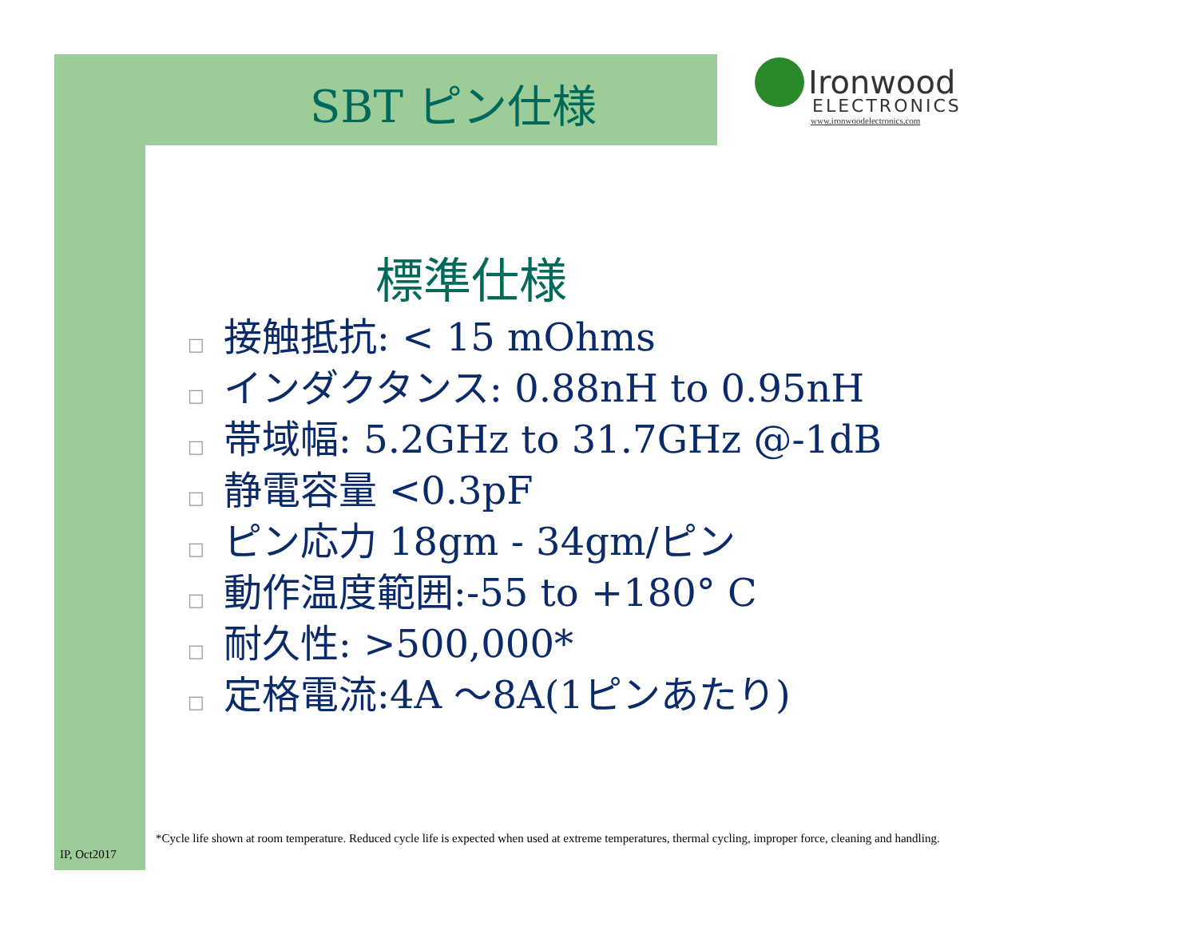SBT ピン仕様
Ironwood
ELECTRONICS
www.ironwoodelectronics.com
標準仕様
□ 接触抵抗: < 15 mOhms
□ インダクタンス: 0.88nH to 0.95nH
□ 帯域幅: 5.2GHz to 31.7GHz @-1dB
□ 静電容量 <0.3pF
□ ピン応力 18gm - 34gm/ピン
□ 動作温度範囲:-55 to +180° C
□ 耐久性: >500,000*
□ 定格電流:4A ～8A(1ピンあたり)
*Cycle life shown at room temperature. Reduced cycle life is expected when used at extreme temperatures, thermal cycling, improper force, cleaning and handling.
IP, Oct2017